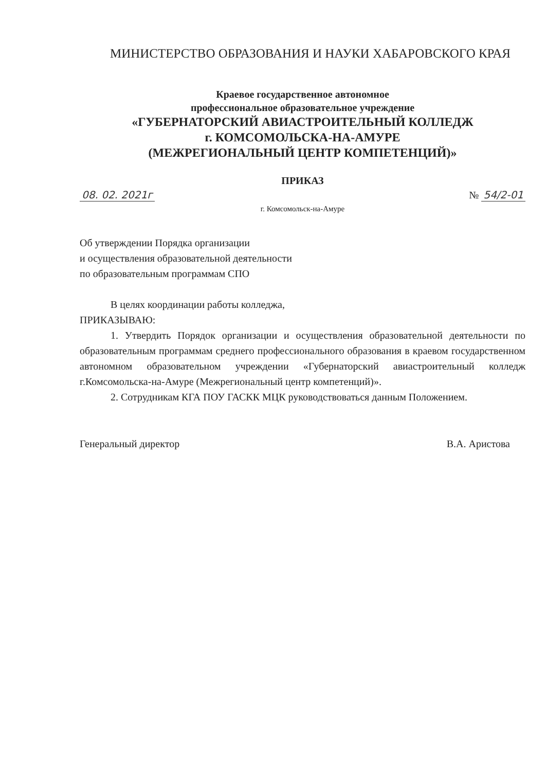МИНИСТЕРСТВО ОБРАЗОВАНИЯ И НАУКИ ХАБАРОВСКОГО КРАЯ
Краевое государственное автономное
профессиональное образовательное учреждение
«ГУБЕРНАТОРСКИЙ АВИАСТРОИТЕЛЬНЫЙ КОЛЛЕДЖ
г. КОМСОМОЛЬСКА-НА-АМУРЕ
(МЕЖРЕГИОНАЛЬНЫЙ ЦЕНТР КОМПЕТЕНЦИЙ)»
ПРИКАЗ
08. 02. 2021г № 54/2-01
г. Комсомольск-на-Амуре
Об утверждении Порядка организации
и осуществления образовательной деятельности
по образовательным программам СПО
В целях координации работы колледжа,
ПРИКАЗЫВАЮ:
1. Утвердить Порядок организации и осуществления образовательной деятельности по образовательным программам среднего профессионального образования в краевом государственном автономном образовательном учреждении «Губернаторский авиастроительный колледж г.Комсомольска-на-Амуре (Межрегиональный центр компетенций)».
2. Сотрудникам КГА ПОУ ГАСКК МЦК руководствоваться данным Положением.
Генеральный директор В.А. Аристова